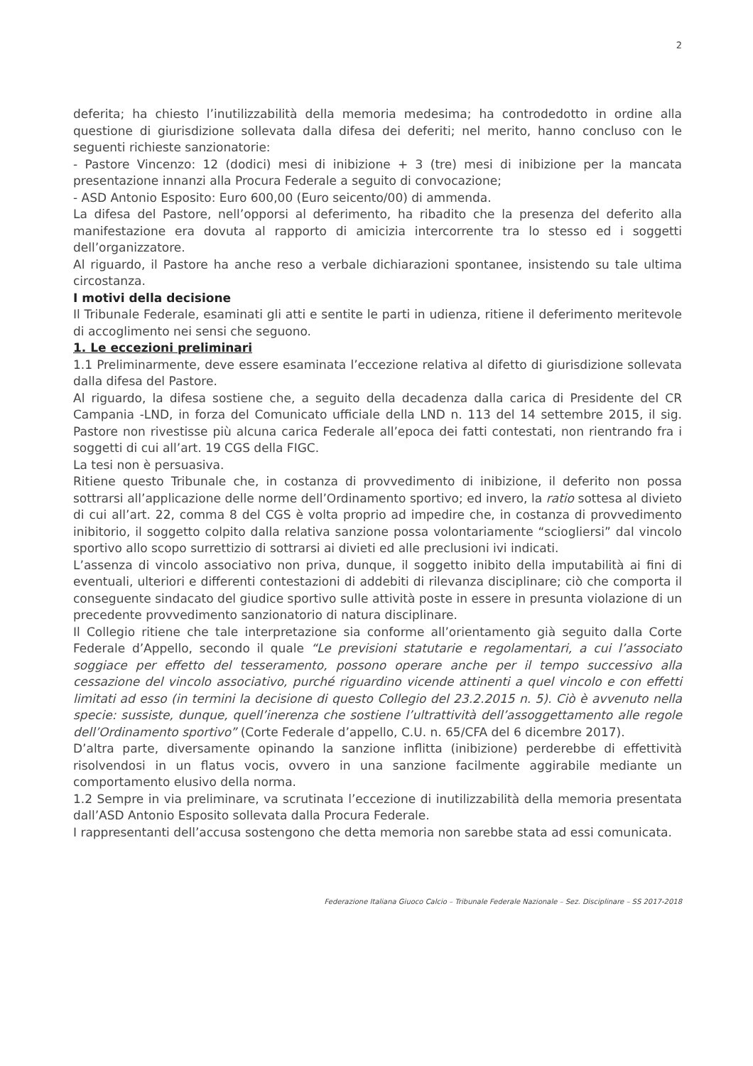2
deferita; ha chiesto l’inutilizzabilità della memoria medesima; ha controdedotto in ordine alla questione di giurisdizione sollevata dalla difesa dei deferiti; nel merito, hanno concluso con le seguenti richieste sanzionatorie:
- Pastore Vincenzo: 12 (dodici) mesi di inibizione + 3 (tre) mesi di inibizione per la mancata presentazione innanzi alla Procura Federale a seguito di convocazione;
- ASD Antonio Esposito: Euro 600,00 (Euro seicento/00) di ammenda.
La difesa del Pastore, nell’opporsi al deferimento, ha ribadito che la presenza del deferito alla manifestazione era dovuta al rapporto di amicizia intercorrente tra lo stesso ed i soggetti dell’organizzatore.
Al riguardo, il Pastore ha anche reso a verbale dichiarazioni spontanee, insistendo su tale ultima circostanza.
I motivi della decisione
Il Tribunale Federale, esaminati gli atti e sentite le parti in udienza, ritiene il deferimento meritevole di accoglimento nei sensi che seguono.
1. Le eccezioni preliminari
1.1 Preliminarmente, deve essere esaminata l’eccezione relativa al difetto di giurisdizione sollevata dalla difesa del Pastore.
Al riguardo, la difesa sostiene che, a seguito della decadenza dalla carica di Presidente del CR Campania -LND, in forza del Comunicato ufficiale della LND n. 113 del 14 settembre 2015, il sig. Pastore non rivestisse più alcuna carica Federale all’epoca dei fatti contestati, non rientrando fra i soggetti di cui all’art. 19 CGS della FIGC.
La tesi non è persuasiva.
Ritiene questo Tribunale che, in costanza di provvedimento di inibizione, il deferito non possa sottrarsi all’applicazione delle norme dell’Ordinamento sportivo; ed invero, la ratio sottesa al divieto di cui all’art. 22, comma 8 del CGS è volta proprio ad impedire che, in costanza di provvedimento inibitorio, il soggetto colpito dalla relativa sanzione possa volontariamente “sciogliersi” dal vincolo sportivo allo scopo surrettizio di sottrarsi ai divieti ed alle preclusioni ivi indicati.
L’assenza di vincolo associativo non priva, dunque, il soggetto inibito della imputabilità ai fini di eventuali, ulteriori e differenti contestazioni di addebiti di rilevanza disciplinare; ciò che comporta il conseguente sindacato del giudice sportivo sulle attività poste in essere in presunta violazione di un precedente provvedimento sanzionatorio di natura disciplinare.
Il Collegio ritiene che tale interpretazione sia conforme all’orientamento già seguito dalla Corte Federale d’Appello, secondo il quale “Le previsioni statutarie e regolamentari, a cui l’associato soggiace per effetto del tesseramento, possono operare anche per il tempo successivo alla cessazione del vincolo associativo, purché riguardino vicende attinenti a quel vincolo e con effetti limitati ad esso (in termini la decisione di questo Collegio del 23.2.2015 n. 5). Ciò è avvenuto nella specie: sussiste, dunque, quell’inerenza che sostiene l’ultrattività dell’assoggettamento alle regole dell’Ordinamento sportivo” (Corte Federale d’appello, C.U. n. 65/CFA del 6 dicembre 2017).
D’altra parte, diversamente opinando la sanzione inflitta (inibizione) perderebbe di effettività risolvendosi in un flatus vocis, ovvero in una sanzione facilmente aggirabile mediante un comportamento elusivo della norma.
1.2 Sempre in via preliminare, va scrutinata l’eccezione di inutilizzabilità della memoria presentata dall’ASD Antonio Esposito sollevata dalla Procura Federale.
I rappresentanti dell’accusa sostengono che detta memoria non sarebbe stata ad essi comunicata.
Federazione Italiana Giuoco Calcio – Tribunale Federale Nazionale – Sez. Disciplinare – SS 2017-2018